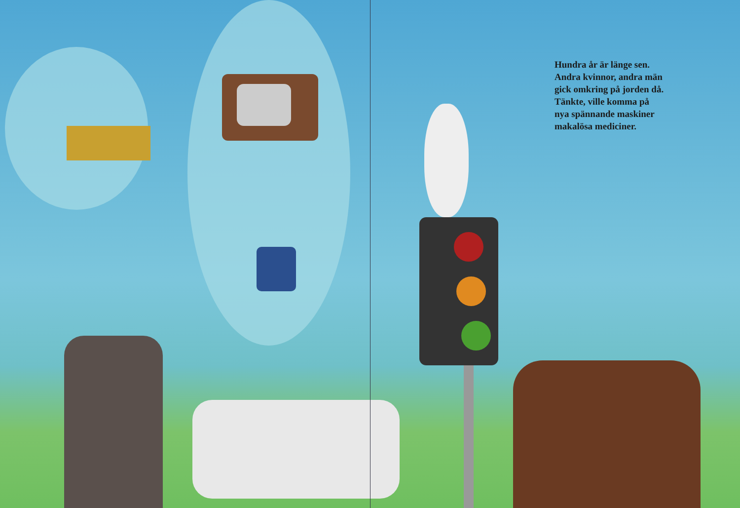Hundra år är länge sen.
Andra kvinnor, andra män
gick omkring på jorden då.
Tänkte, ville komma på
nya spännande maskiner
makalösa mediciner.